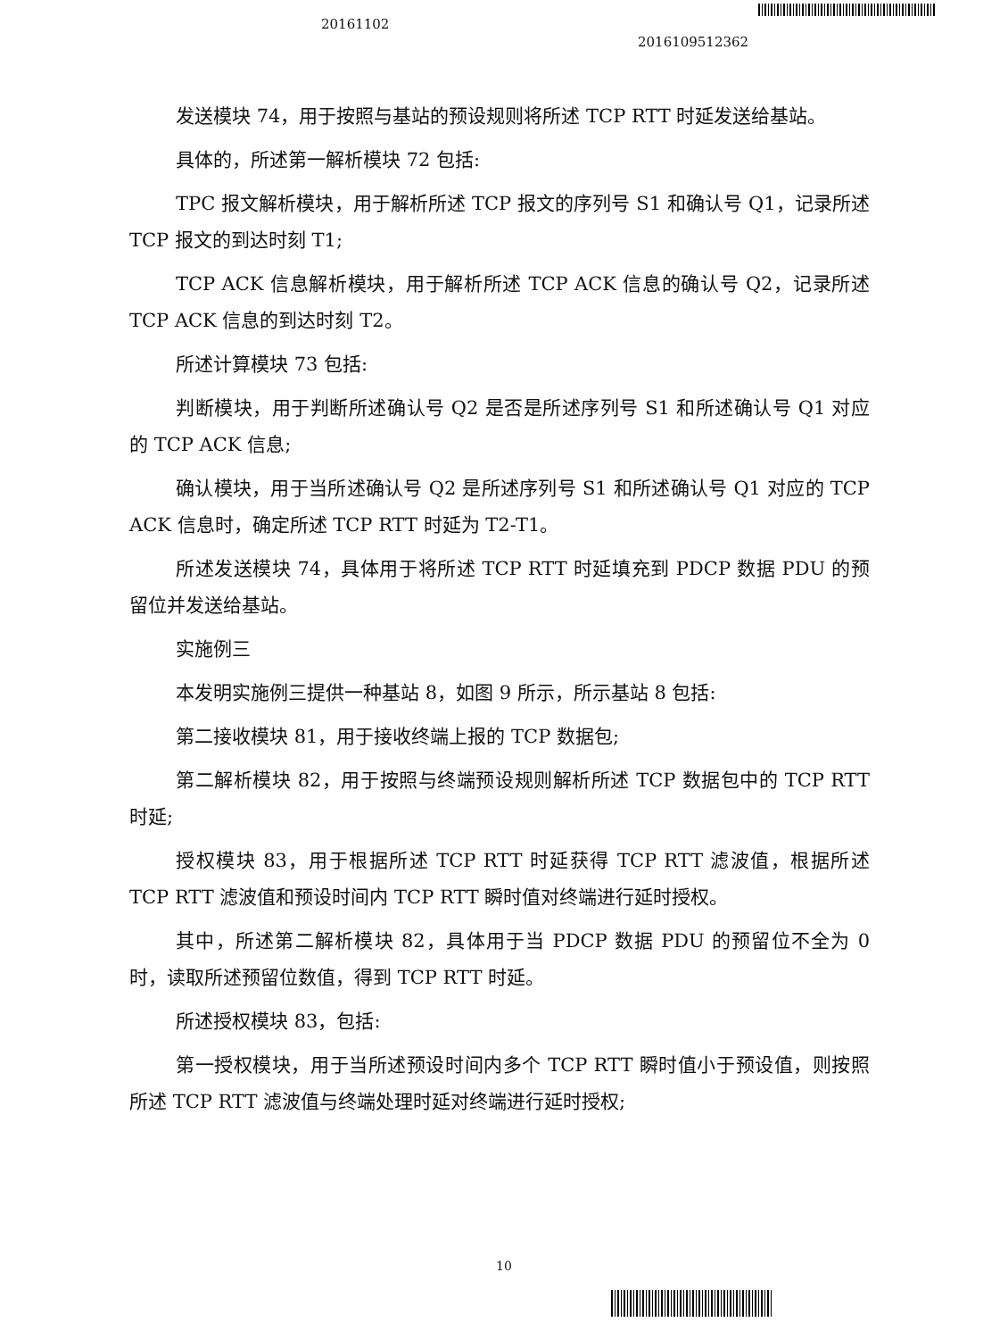20161102
2016109512362
发送模块 74，用于按照与基站的预设规则将所述 TCP RTT 时延发送给基站。
具体的，所述第一解析模块 72 包括:
TPC 报文解析模块，用于解析所述 TCP 报文的序列号 S1 和确认号 Q1，记录所述 TCP 报文的到达时刻 T1;
TCP ACK 信息解析模块，用于解析所述 TCP ACK 信息的确认号 Q2，记录所述 TCP ACK 信息的到达时刻 T2。
所述计算模块 73 包括:
判断模块，用于判断所述确认号 Q2 是否是所述序列号 S1 和所述确认号 Q1 对应的 TCP ACK 信息;
确认模块，用于当所述确认号 Q2 是所述序列号 S1 和所述确认号 Q1 对应的 TCP ACK 信息时，确定所述 TCP RTT 时延为 T2-T1。
所述发送模块 74，具体用于将所述 TCP RTT 时延填充到 PDCP 数据 PDU 的预留位并发送给基站。
实施例三
本发明实施例三提供一种基站 8，如图 9 所示，所示基站 8 包括:
第二接收模块 81，用于接收终端上报的 TCP 数据包;
第二解析模块 82，用于按照与终端预设规则解析所述 TCP 数据包中的 TCP RTT 时延;
授权模块 83，用于根据所述 TCP RTT 时延获得 TCP RTT 滤波值，根据所述 TCP RTT 滤波值和预设时间内 TCP RTT 瞬时值对终端进行延时授权。
其中，所述第二解析模块 82，具体用于当 PDCP 数据 PDU 的预留位不全为 0 时，读取所述预留位数值，得到 TCP RTT 时延。
所述授权模块 83，包括:
第一授权模块，用于当所述预设时间内多个 TCP RTT 瞬时值小于预设值，则按照所述 TCP RTT 滤波值与终端处理时延对终端进行延时授权;
10